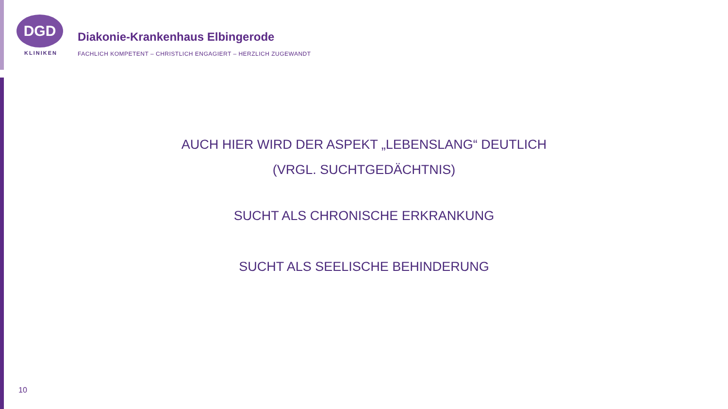DGD
KLINIKEN
Diakonie-Krankenhaus Elbingerode
FACHLICH KOMPETENT – CHRISTLICH ENGAGIERT – HERZLICH ZUGEWANDT
AUCH HIER WIRD DER ASPEKT „LEBENSLANG“ DEUTLICH
(VRGL. SUCHTGEDÄCHTNIS)
SUCHT ALS CHRONISCHE ERKRANKUNG
SUCHT ALS SEELISCHE BEHINDERUNG
10